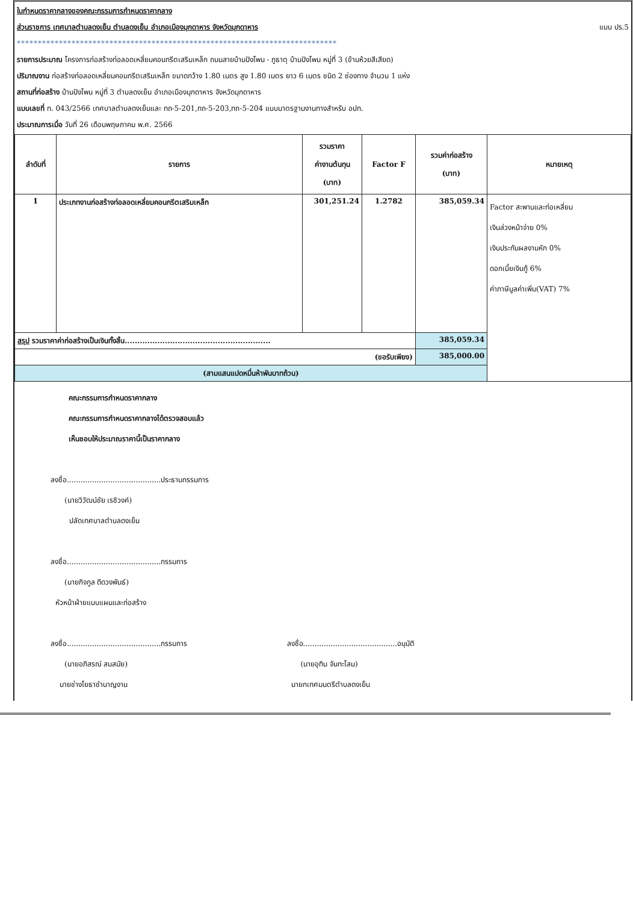ใบกำหนดราคากลางของคณะกรรมการกำหนดราคากลาง
ส่วนราชการ เทศบาลตำบลดงเย็น ตำบลดงเย็น อำเภอเมืองมุกดาหาร จังหวัดมุกดาหาร แบบ ปร.5
****************************************************************************
รายการประมาณ โครงการก่อสร้างท่อลอดเหลี่ยมคอนกรีตเสริมเหล็ก ถนนสายบ้านปังโพน - ภูธาตุ บ้านปังโพน หมู่ที่ 3 (ข้ามห้วยสีเสียด)
ปริมาณงาน ก่อสร้างท่อลอดเหลี่ยมคอนกรีตเสริมเหล็ก ขนาดกว้าง 1.80 เมตร สูง 1.80 เมตร ยาว 6 เมตร ชนิด 2 ช่องทาง จำนวน 1 แห่ง
สถานที่ก่อสร้าง บ้านปังโพน หมู่ที่ 3 ตำบลดงเย็น อำเภอเมืองมุกดาหาร จังหวัดมุกดาหาร
แบบเลขที่ ท. 043/2566 เทศบาลตำบลดงเย็นและ ทถ-5-201,ทถ-5-203,ทถ-5-204 แบบมาตรฐานงานทางสำหรับ อปท.
ประมาณการเมื่อ วันที่ 26 เดือนพฤษภาคม พ.ศ. 2566
| ลำดับที่ | รายการ | รวมราคา ค่างานต้นทุน (บาท) | Factor F | รวมค่าก่อสร้าง (บาท) | หมายเหตุ |
| --- | --- | --- | --- | --- | --- |
| 1 | ประเภทงานก่อสร้างท่อลอดเหลี่ยมคอนกรีตเสริมเหล็ก | 301,251.24 | 1.2782 | 385,059.34 | Factor สะพานและท่อเหลี่ยม เงินล่วงหน้าจ่าย 0% เงินประกันผลงานหัก 0% ดอกเบี้ยเงินกู้ 6% ค่าภาษีมูลค่าเพิ่ม(VAT) 7% |
| สรุป รวมราคาค่าก่อสร้างเป็นเงินทั้งสิ้น.......................................................... | | | | 385,059.34 | |
| (ขอรับเพียง) | | | | 385,000.00 | |
| (สามแสนแปดหมื่นห้าพันบาทถ้วน) | | | | | |
คณะกรรมการกำหนดราคากลาง
คณะกรรมการกำหนดราคากลางได้ตรวจสอบแล้ว
เห็นชอบให้ประมาณราคานี้เป็นราคากลาง
ลงชื่อ.........................................ประธานกรรมการ
(นายวิวัฒน์ชัย เรชิวงค์)
ปลัดเทศบาลตำบลดงเย็น
ลงชื่อ.........................................กรรมการ
(นายกิจกูล ดีดวงพันธ์)
หัวหน้าฝ่ายแบบแผนและก่อสร้าง
ลงชื่อ.........................................กรรมการ
(นายอภิสรณ์ สมสมัย)
นายช่างโยธาชำนาญงาน
ลงชื่อ.........................................อนุมัติ
(นายอุทิน จันทะโสม)
นายกเทศมนตรีตำบลดงเย็น